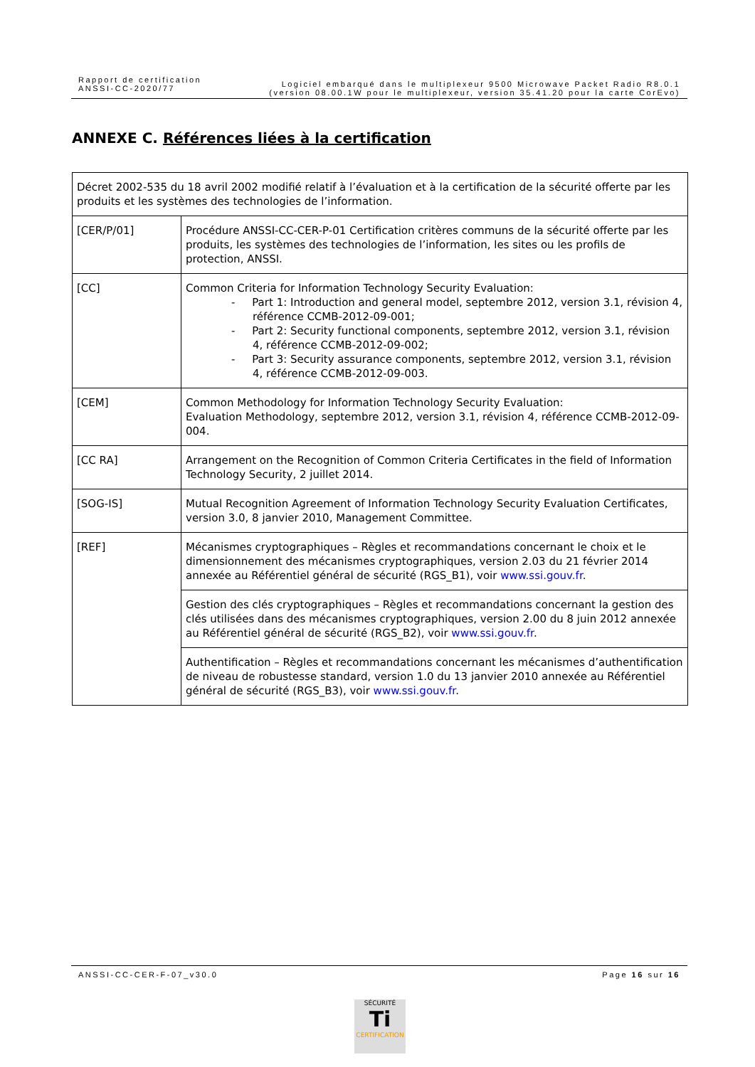Rapport de certification
ANSSI-CC-2020/77
Logiciel embarqué dans le multiplexeur 9500 Microwave Packet Radio R8.0.1
(version 08.00.1W pour le multiplexeur, version 35.41.20 pour la carte CorEvo)
ANNEXE C. Références liées à la certification
| Décret 2002-535 du 18 avril 2002 modifié relatif à l’évaluation et à la certification de la sécurité offerte par les produits et les systèmes des technologies de l’information. | |
| [CER/P/01] | Procédure ANSSI-CC-CER-P-01 Certification critères communs de la sécurité offerte par les produits, les systèmes des technologies de l’information, les sites ou les profils de protection, ANSSI. |
| [CC] | Common Criteria for Information Technology Security Evaluation: - Part 1: Introduction and general model, septembre 2012, version 3.1, révision 4, référence CCMB-2012-09-001; - Part 2: Security functional components, septembre 2012, version 3.1, révision 4, référence CCMB-2012-09-002; - Part 3: Security assurance components, septembre 2012, version 3.1, révision 4, référence CCMB-2012-09-003. |
| [CEM] | Common Methodology for Information Technology Security Evaluation: Evaluation Methodology, septembre 2012, version 3.1, révision 4, référence CCMB-2012-09-004. |
| [CC RA] | Arrangement on the Recognition of Common Criteria Certificates in the field of Information Technology Security, 2 juillet 2014. |
| [SOG-IS] | Mutual Recognition Agreement of Information Technology Security Evaluation Certificates, version 3.0, 8 janvier 2010, Management Committee. |
| [REF] | Mécanismes cryptographiques – Règles et recommandations concernant le choix et le dimensionnement des mécanismes cryptographiques, version 2.03 du 21 février 2014 annexée au Référentiel général de sécurité (RGS_B1), voir www.ssi.gouv.fr . |
| | Gestion des clés cryptographiques – Règles et recommandations concernant la gestion des clés utilisées dans des mécanismes cryptographiques, version 2.00 du 8 juin 2012 annexée au Référentiel général de sécurité (RGS_B2), voir www.ssi.gouv.fr . |
| | Authentification – Règles et recommandations concernant les mécanismes d’authentification de niveau de robustesse standard, version 1.0 du 13 janvier 2010 annexée au Référentiel général de sécurité (RGS_B3), voir www.ssi.gouv.fr . |
ANSSI-CC-CER-F-07_v30.0 Page 16 sur 16
SÉCURITÉ
Ti
CERTIFICATION